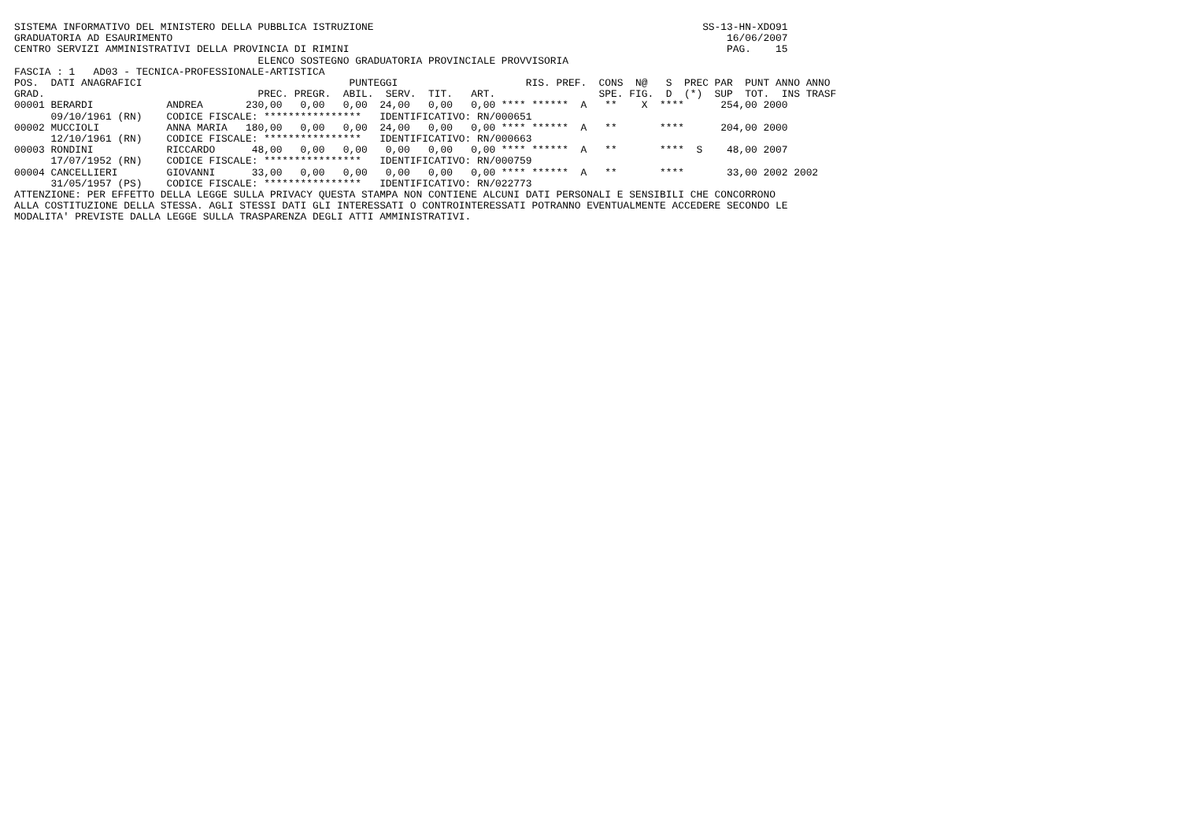SISTEMA INFORMATIVO DEL MINISTERO DELLA PUBBLICA ISTRUZIONE                                                      SS-13-HN-XDO91
GRADUATORIA AD ESAURIMENTO                                                                                           16/06/2007
CENTRO SERVIZI AMMINISTRATIVI DELLA PROVINCIA DI RIMINI                                                              PAG.    15
                                        ELENCO SOSTEGNO GRADUATORIA PROVINCIALE PROVVISORIA
FASCIA : 1   AD03 - TECNICA-PROFESSIONALE-ARTISTICA
POS.  DATI ANAGRAFICI                                  PUNTEGGI                     RIS. PREF.  CONS  N@   S  PREC PAR  PUNT ANNO ANNO
GRAD.                                   PREC. PREGR.  ABIL.  SERV.  TIT.   ART.                 SPE. FIG.  D  (*)  SUP  TOT.  INS TRASF
00001 BERARDI            ANDREA       230,00   0,00   0,00  24,00   0,00   0,00 **** ******  A   **    X  ****      254,00 2000
      09/10/1961 (RN)    CODICE FISCALE: ****************   IDENTIFICATIVO: RN/000651
00002 MUCCIOLI           ANNA MARIA   180,00   0,00   0,00  24,00   0,00   0,00 **** ******  A   **       ****      204,00 2000
      12/10/1961 (RN)    CODICE FISCALE: ****************   IDENTIFICATIVO: RN/000663
00003 RONDINI            RICCARDO      48,00   0,00   0,00   0,00   0,00   0,00 **** ******  A   **       ****  S    48,00 2007
      17/07/1952 (RN)    CODICE FISCALE: ****************   IDENTIFICATIVO: RN/000759
00004 CANCELLIERI        GIOVANNI      33,00   0,00   0,00   0,00   0,00   0,00 **** ******  A   **       ****       33,00 2002 2002
      31/05/1957 (PS)    CODICE FISCALE: ****************   IDENTIFICATIVO: RN/022773
ATTENZIONE: PER EFFETTO DELLA LEGGE SULLA PRIVACY QUESTA STAMPA NON CONTIENE ALCUNI DATI PERSONALI E SENSIBILI CHE CONCORRONO
ALLA COSTITUZIONE DELLA STESSA. AGLI STESSI DATI GLI INTERESSATI O CONTROINTERESSATI POTRANNO EVENTUALMENTE ACCEDERE SECONDO LE
MODALITA' PREVISTE DALLA LEGGE SULLA TRASPARENZA DEGLI ATTI AMMINISTRATIVI.